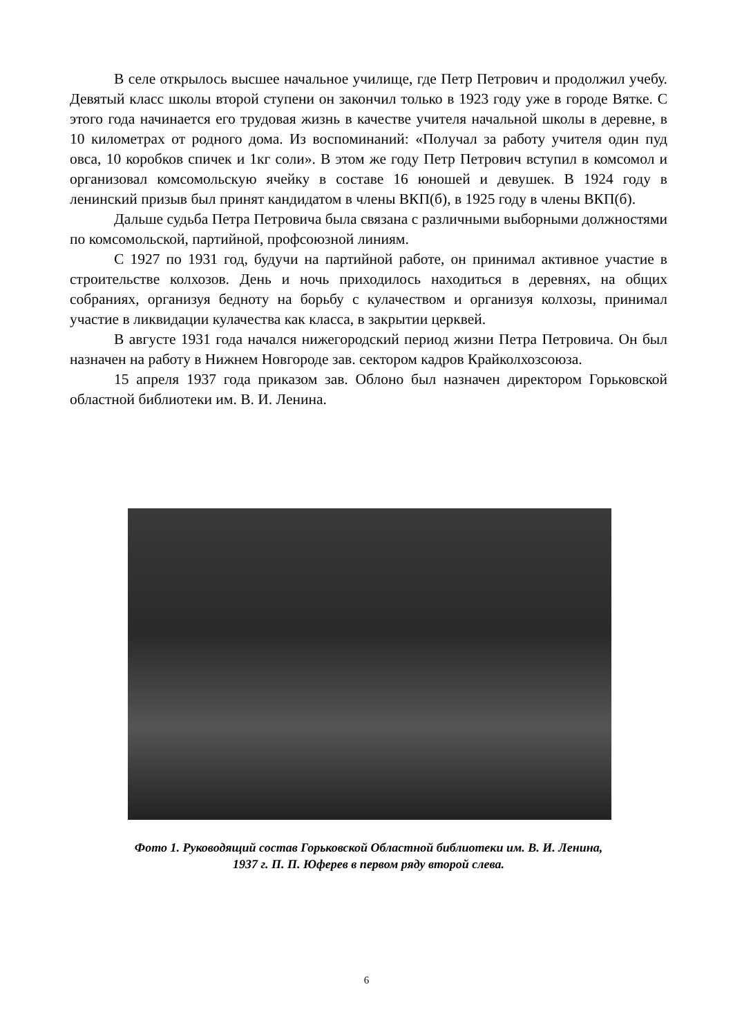В селе открылось высшее начальное училище, где Петр Петрович и продолжил учебу. Девятый класс школы второй ступени он закончил только в 1923 году уже в городе Вятке. С этого года начинается его трудовая жизнь в качестве учителя начальной школы в деревне, в 10 километрах от родного дома. Из воспоминаний: «Получал за работу учителя один пуд овса, 10 коробков спичек и 1кг соли». В этом же году Петр Петрович вступил в комсомол и организовал комсомольскую ячейку в составе 16 юношей и девушек. В 1924 году в ленинский призыв был принят кандидатом в члены ВКП(б), в 1925 году в члены ВКП(б).
Дальше судьба Петра Петровича была связана с различными выборными должностями по комсомольской, партийной, профсоюзной линиям.
С 1927 по 1931 год, будучи на партийной работе, он принимал активное участие в строительстве колхозов. День и ночь приходилось находиться в деревнях, на общих собраниях, организуя бедноту на борьбу с кулачеством и организуя колхозы, принимал участие в ликвидации кулачества как класса, в закрытии церквей.
В августе 1931 года начался нижегородский период жизни Петра Петровича. Он был назначен на работу в Нижнем Новгороде зав. сектором кадров Крайколхозсоюза.
15 апреля 1937 года приказом зав. Облоно был назначен директором Горьковской областной библиотеки им. В. И. Ленина.
Фото 1. Руководящий состав Горьковской Областной библиотеки им. В. И. Ленина,
1937 г. П. П. Юферев в первом ряду второй слева.
6